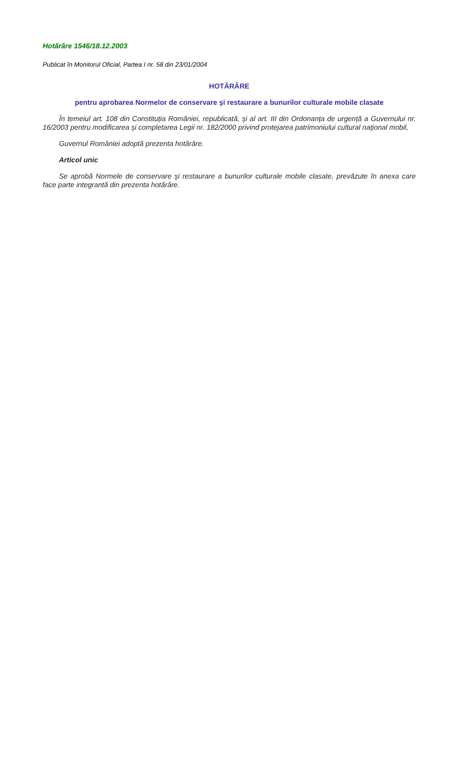Hotărâre 1546/18.12.2003
Publicat în Monitorul Oficial, Partea I nr. 58 din 23/01/2004
HOTĂRÂRE
pentru aprobarea Normelor de conservare şi restaurare a bunurilor culturale mobile clasate
În temeiul art. 108 din Constituția României, republicată, şi al art. III din Ordonanța de urgență a Guvernului nr. 16/2003 pentru modificarea şi completarea Legii nr. 182/2000 privind protejarea patrimoniului cultural național mobil,
Guvernul României adoptă prezenta hotărâre.
Articol unic
Se aprobă Normele de conservare şi restaurare a bunurilor culturale mobile clasate, prevăzute în anexa care face parte integrantă din prezenta hotărâre.